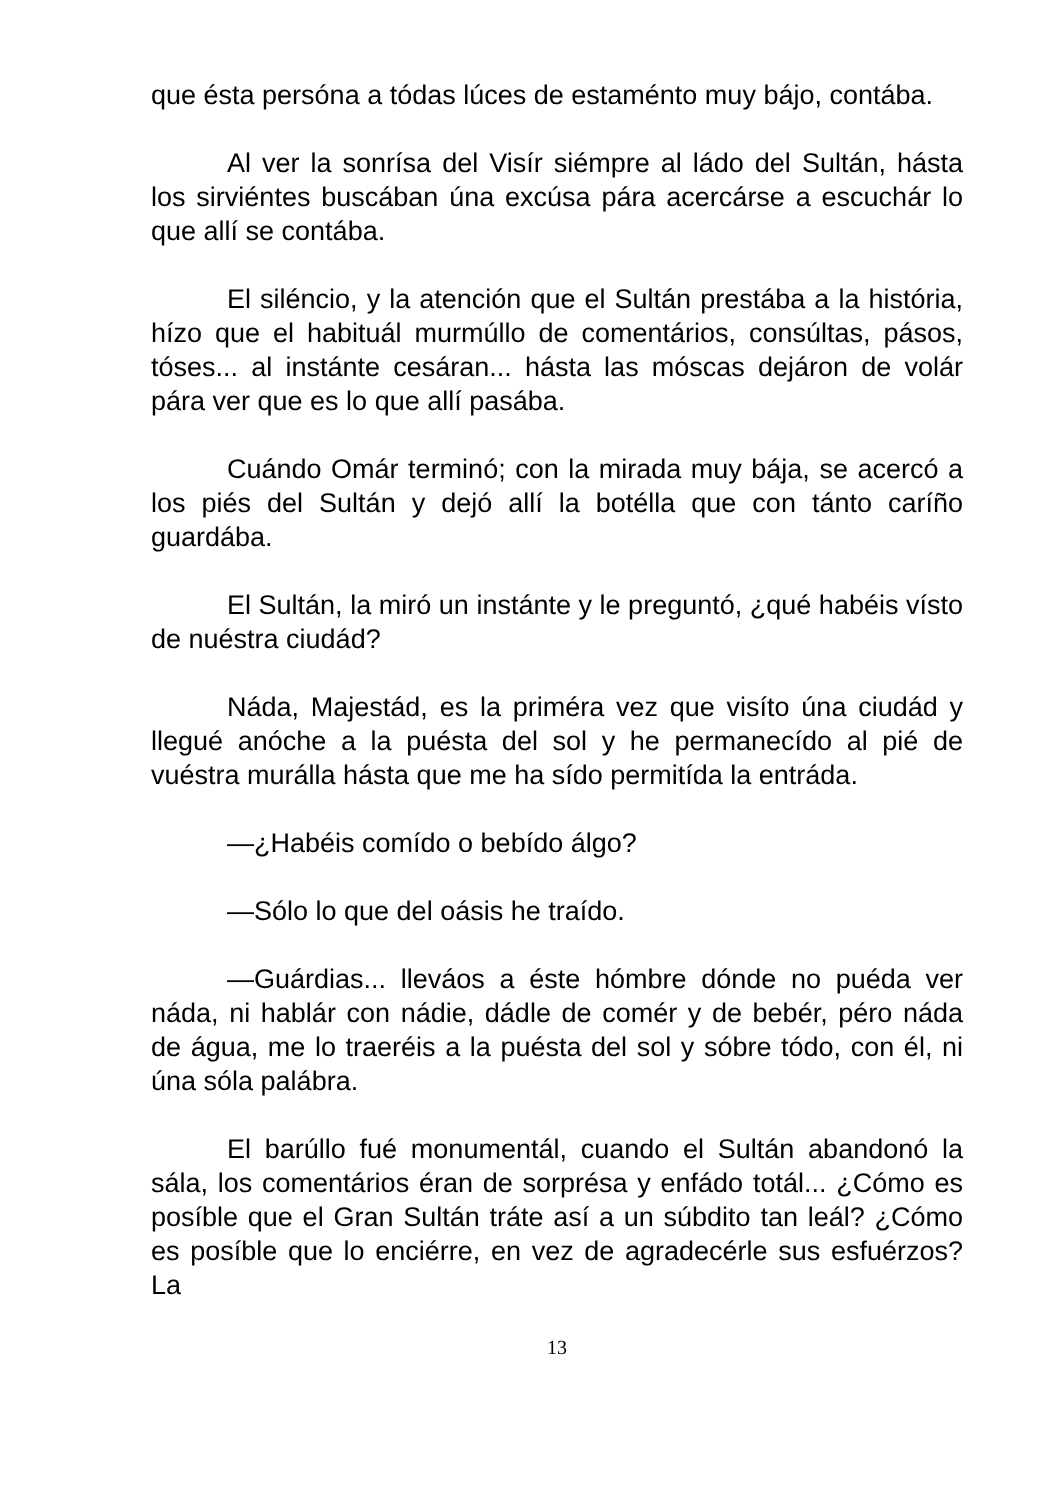que ésta persóna a tódas lúces de estaménto muy bájo, contába.
Al ver la sonrísa del Visír siémpre al ládo del Sultán, hásta los sirviéntes buscában úna excúsa pára acercárse a escuchár lo que allí se contába.
El siléncio, y la atención que el Sultán prestába a la história, hízo que el habituál murmúllo de comentários, consúltas, pásos, tóses... al instánte cesáran... hásta las móscas dejáron de volár pára ver que es lo que allí pasába.
Cuándo Omár terminó; con la mirada muy bája, se acercó a los piés del Sultán y dejó allí la botélla que con tánto caríño guardába.
El Sultán, la miró un instánte y le preguntó, ¿qué habéis vísto de nuéstra ciudád?
Náda, Majestád, es la priméra vez que visíto úna ciudád y llegué anóche a la puésta del sol y he permanecído al pié de vuéstra murálla hásta que me ha sído permitída la entráda.
—¿Habéis comído o bebído álgo?
—Sólo lo que del oásis he traído.
—Guárdias... lleváos a éste hómbre dónde no puéda ver náda, ni hablár con nádie, dádle de comér y de bebér, péro náda de água, me lo traeréis a la puésta del sol y sóbre tódo, con él, ni úna sóla palábra.
El barúllo fué monumentál, cuando el Sultán abandonó la sála, los comentários éran de sorprésa y enfádo totál... ¿Cómo es posíble que el Gran Sultán tráte así a un súbdito tan leál? ¿Cómo es posíble que lo enciérre, en vez de agradecérle sus esfuérzos? La
13